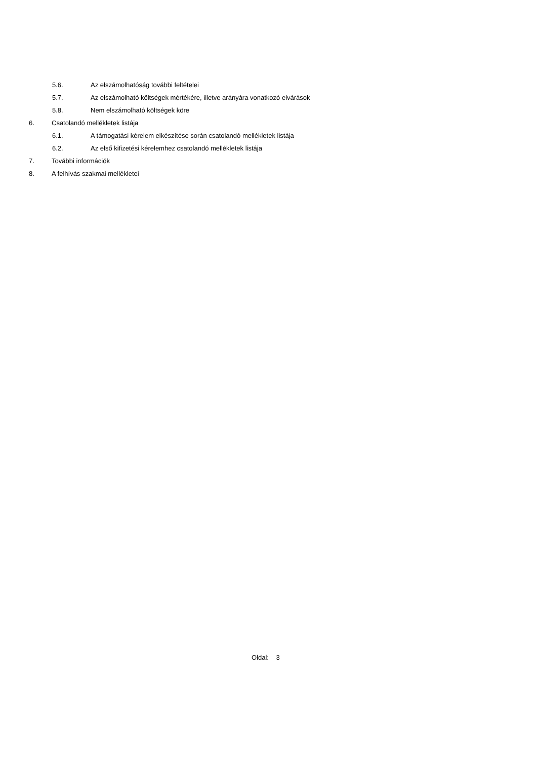5.6. Az elszámolhatóság további feltételei
5.7. Az elszámolható költségek mértékére, illetve arányára vonatkozó elvárások
5.8. Nem elszámolható költségek köre
6. Csatolandó mellékletek listája
6.1. A támogatási kérelem elkészítése során csatolandó mellékletek listája
6.2. Az első kifizetési kérelemhez csatolandó mellékletek listája
7. További információk
8. A felhívás szakmai mellékletei
Oldal: 3